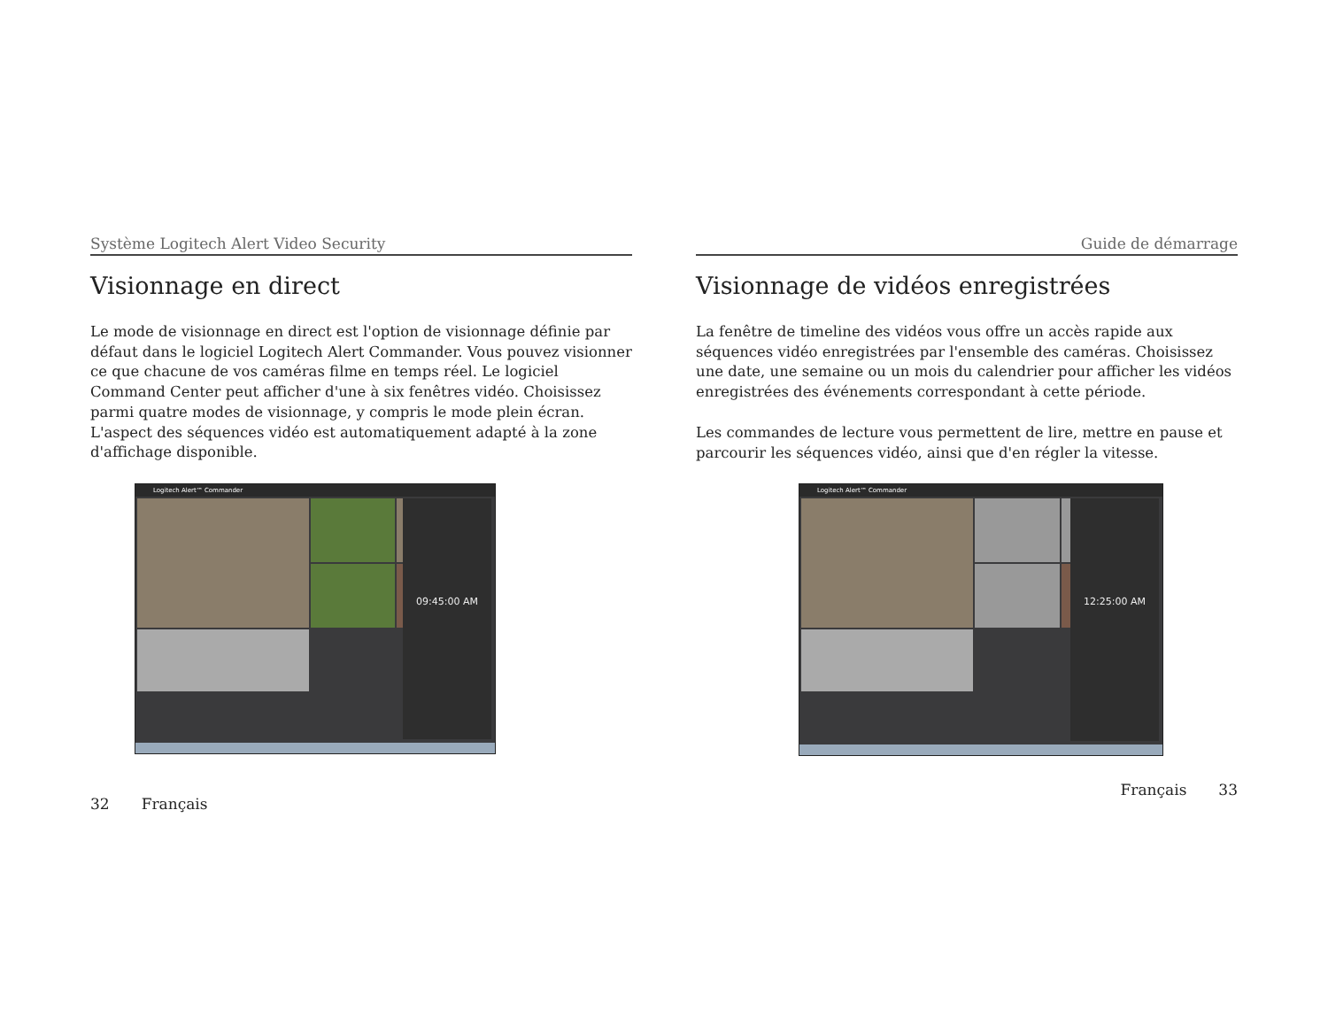Système Logitech Alert Video Security
Visionnage en direct
Le mode de visionnage en direct est l'option de visionnage définie par défaut dans le logiciel Logitech Alert Commander. Vous pouvez visionner ce que chacune de vos caméras filme en temps réel. Le logiciel Command Center peut afficher d'une à six fenêtres vidéo. Choisissez parmi quatre modes de visionnage, y compris le mode plein écran. L'aspect des séquences vidéo est automatiquement adapté à la zone d'affichage disponible.
Logitech Alert™ Commander
09:45:00 AM
32 Français
Guide de démarrage
Visionnage de vidéos enregistrées
La fenêtre de timeline des vidéos vous offre un accès rapide aux séquences vidéo enregistrées par l'ensemble des caméras. Choisissez une date, une semaine ou un mois du calendrier pour afficher les vidéos enregistrées des événements correspondant à cette période.
Les commandes de lecture vous permettent de lire, mettre en pause et parcourir les séquences vidéo, ainsi que d'en régler la vitesse.
Logitech Alert™ Commander
12:25:00 AM
Français 33